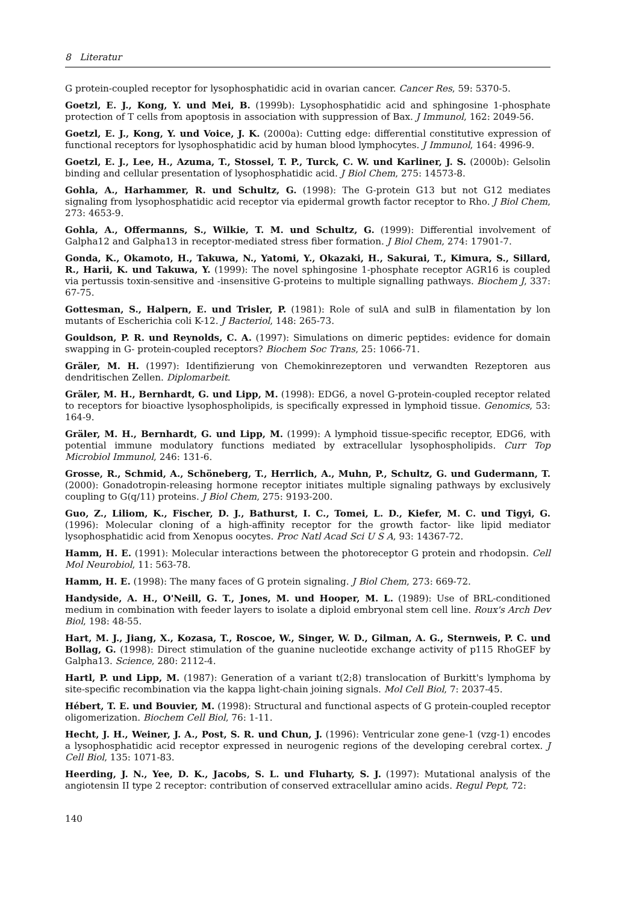8 Literatur
G protein-coupled receptor for lysophosphatidic acid in ovarian cancer. Cancer Res, 59: 5370-5.
Goetzl, E. J., Kong, Y. und Mei, B. (1999b): Lysophosphatidic acid and sphingosine 1-phosphate protection of T cells from apoptosis in association with suppression of Bax. J Immunol, 162: 2049-56.
Goetzl, E. J., Kong, Y. und Voice, J. K. (2000a): Cutting edge: differential constitutive expression of functional receptors for lysophosphatidic acid by human blood lymphocytes. J Immunol, 164: 4996-9.
Goetzl, E. J., Lee, H., Azuma, T., Stossel, T. P., Turck, C. W. und Karliner, J. S. (2000b): Gelsolin binding and cellular presentation of lysophosphatidic acid. J Biol Chem, 275: 14573-8.
Gohla, A., Harhammer, R. und Schultz, G. (1998): The G-protein G13 but not G12 mediates signaling from lysophosphatidic acid receptor via epidermal growth factor receptor to Rho. J Biol Chem, 273: 4653-9.
Gohla, A., Offermanns, S., Wilkie, T. M. und Schultz, G. (1999): Differential involvement of Galpha12 and Galpha13 in receptor-mediated stress fiber formation. J Biol Chem, 274: 17901-7.
Gonda, K., Okamoto, H., Takuwa, N., Yatomi, Y., Okazaki, H., Sakurai, T., Kimura, S., Sillard, R., Harii, K. und Takuwa, Y. (1999): The novel sphingosine 1-phosphate receptor AGR16 is coupled via pertussis toxin-sensitive and -insensitive G-proteins to multiple signalling pathways. Biochem J, 337: 67-75.
Gottesman, S., Halpern, E. und Trisler, P. (1981): Role of sulA and sulB in filamentation by lon mutants of Escherichia coli K-12. J Bacteriol, 148: 265-73.
Gouldson, P. R. und Reynolds, C. A. (1997): Simulations on dimeric peptides: evidence for domain swapping in G- protein-coupled receptors? Biochem Soc Trans, 25: 1066-71.
Gräler, M. H. (1997): Identifizierung von Chemokinrezeptoren und verwandten Rezeptoren aus dendritischen Zellen. Diplomarbeit.
Gräler, M. H., Bernhardt, G. und Lipp, M. (1998): EDG6, a novel G-protein-coupled receptor related to receptors for bioactive lysophospholipids, is specifically expressed in lymphoid tissue. Genomics, 53: 164-9.
Gräler, M. H., Bernhardt, G. und Lipp, M. (1999): A lymphoid tissue-specific receptor, EDG6, with potential immune modulatory functions mediated by extracellular lysophospholipids. Curr Top Microbiol Immunol, 246: 131-6.
Grosse, R., Schmid, A., Schöneberg, T., Herrlich, A., Muhn, P., Schultz, G. und Gudermann, T. (2000): Gonadotropin-releasing hormone receptor initiates multiple signaling pathways by exclusively coupling to G(q/11) proteins. J Biol Chem, 275: 9193-200.
Guo, Z., Liliom, K., Fischer, D. J., Bathurst, I. C., Tomei, L. D., Kiefer, M. C. und Tigyi, G. (1996): Molecular cloning of a high-affinity receptor for the growth factor- like lipid mediator lysophosphatidic acid from Xenopus oocytes. Proc Natl Acad Sci U S A, 93: 14367-72.
Hamm, H. E. (1991): Molecular interactions between the photoreceptor G protein and rhodopsin. Cell Mol Neurobiol, 11: 563-78.
Hamm, H. E. (1998): The many faces of G protein signaling. J Biol Chem, 273: 669-72.
Handyside, A. H., O'Neill, G. T., Jones, M. und Hooper, M. L. (1989): Use of BRL-conditioned medium in combination with feeder layers to isolate a diploid embryonal stem cell line. Roux's Arch Dev Biol, 198: 48-55.
Hart, M. J., Jiang, X., Kozasa, T., Roscoe, W., Singer, W. D., Gilman, A. G., Sternweis, P. C. und Bollag, G. (1998): Direct stimulation of the guanine nucleotide exchange activity of p115 RhoGEF by Galpha13. Science, 280: 2112-4.
Hartl, P. und Lipp, M. (1987): Generation of a variant t(2;8) translocation of Burkitt's lymphoma by site-specific recombination via the kappa light-chain joining signals. Mol Cell Biol, 7: 2037-45.
Hébert, T. E. und Bouvier, M. (1998): Structural and functional aspects of G protein-coupled receptor oligomerization. Biochem Cell Biol, 76: 1-11.
Hecht, J. H., Weiner, J. A., Post, S. R. und Chun, J. (1996): Ventricular zone gene-1 (vzg-1) encodes a lysophosphatidic acid receptor expressed in neurogenic regions of the developing cerebral cortex. J Cell Biol, 135: 1071-83.
Heerding, J. N., Yee, D. K., Jacobs, S. L. und Fluharty, S. J. (1997): Mutational analysis of the angiotensin II type 2 receptor: contribution of conserved extracellular amino acids. Regul Pept, 72:
140